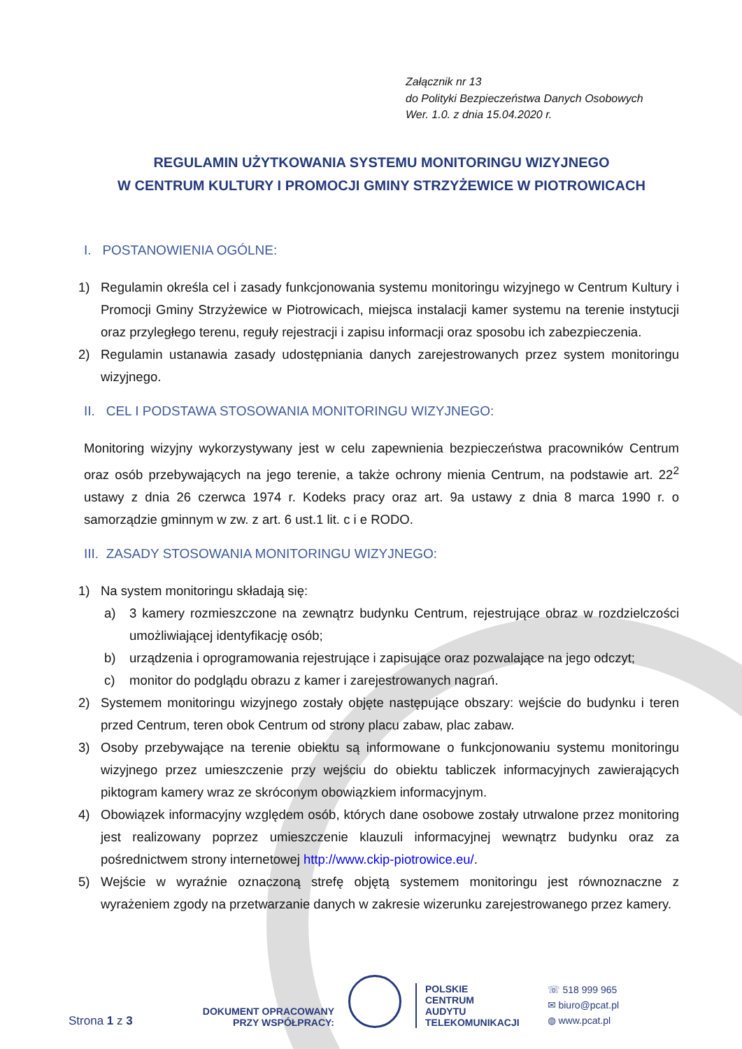Załącznik nr 13
do Polityki Bezpieczeństwa Danych Osobowych
Wer. 1.0. z dnia 15.04.2020 r.
REGULAMIN UŻYTKOWANIA SYSTEMU MONITORINGU WIZYJNEGO
W CENTRUM KULTURY I PROMOCJI GMINY STRZYŻEWICE W PIOTROWICACH
I. POSTANOWIENIA OGÓLNE:
1) Regulamin określa cel i zasady funkcjonowania systemu monitoringu wizyjnego w Centrum Kultury i Promocji Gminy Strzyżewice w Piotrowicach, miejsca instalacji kamer systemu na terenie instytucji oraz przyległego terenu, reguły rejestracji i zapisu informacji oraz sposobu ich zabezpieczenia.
2) Regulamin ustanawia zasady udostępniania danych zarejestrowanych przez system monitoringu wizyjnego.
II. CEL I PODSTAWA STOSOWANIA MONITORINGU WIZYJNEGO:
Monitoring wizyjny wykorzystywany jest w celu zapewnienia bezpieczeństwa pracowników Centrum oraz osób przebywających na jego terenie, a także ochrony mienia Centrum, na podstawie art. 22<sup>2</sup> ustawy z dnia 26 czerwca 1974 r. Kodeks pracy oraz art. 9a ustawy z dnia 8 marca 1990 r. o samorządzie gminnym w zw. z art. 6 ust.1 lit. c i e RODO.
III. ZASADY STOSOWANIA MONITORINGU WIZYJNEGO:
1) Na system monitoringu składają się:
a) 3 kamery rozmieszczone na zewnątrz budynku Centrum, rejestrujące obraz w rozdzielczości umożliwiającej identyfikację osób;
b) urządzenia i oprogramowania rejestrujące i zapisujące oraz pozwalające na jego odczyt;
c) monitor do podglądu obrazu z kamer i zarejestrowanych nagrań.
2) Systemem monitoringu wizyjnego zostały objęte następujące obszary: wejście do budynku i teren przed Centrum, teren obok Centrum od strony placu zabaw, plac zabaw.
3) Osoby przebywające na terenie obiektu są informowane o funkcjonowaniu systemu monitoringu wizyjnego przez umieszczenie przy wejściu do obiektu tabliczek informacyjnych zawierających piktogram kamery wraz ze skróconym obowiązkiem informacyjnym.
4) Obowiązek informacyjny względem osób, których dane osobowe zostały utrwalone przez monitoring jest realizowany poprzez umieszczenie klauzuli informacyjnej wewnątrz budynku oraz za pośrednictwem strony internetowej http://www.ckip-piotrowice.eu/.
5) Wejście w wyraźnie oznaczoną strefę objętą systemem monitoringu jest równoznaczne z wyrażeniem zgody na przetwarzanie danych w zakresie wizerunku zarejestrowanego przez kamery.
Strona 1 z 3
DOKUMENT OPRACOWANY
PRZY WSPÓŁPRACY:
POLSKIE
CENTRUM
AUDYTU
TELEKOMUNIKACJI
☏ 518 999 965
✉ biuro@pcat.pl
◍ www.pcat.pl